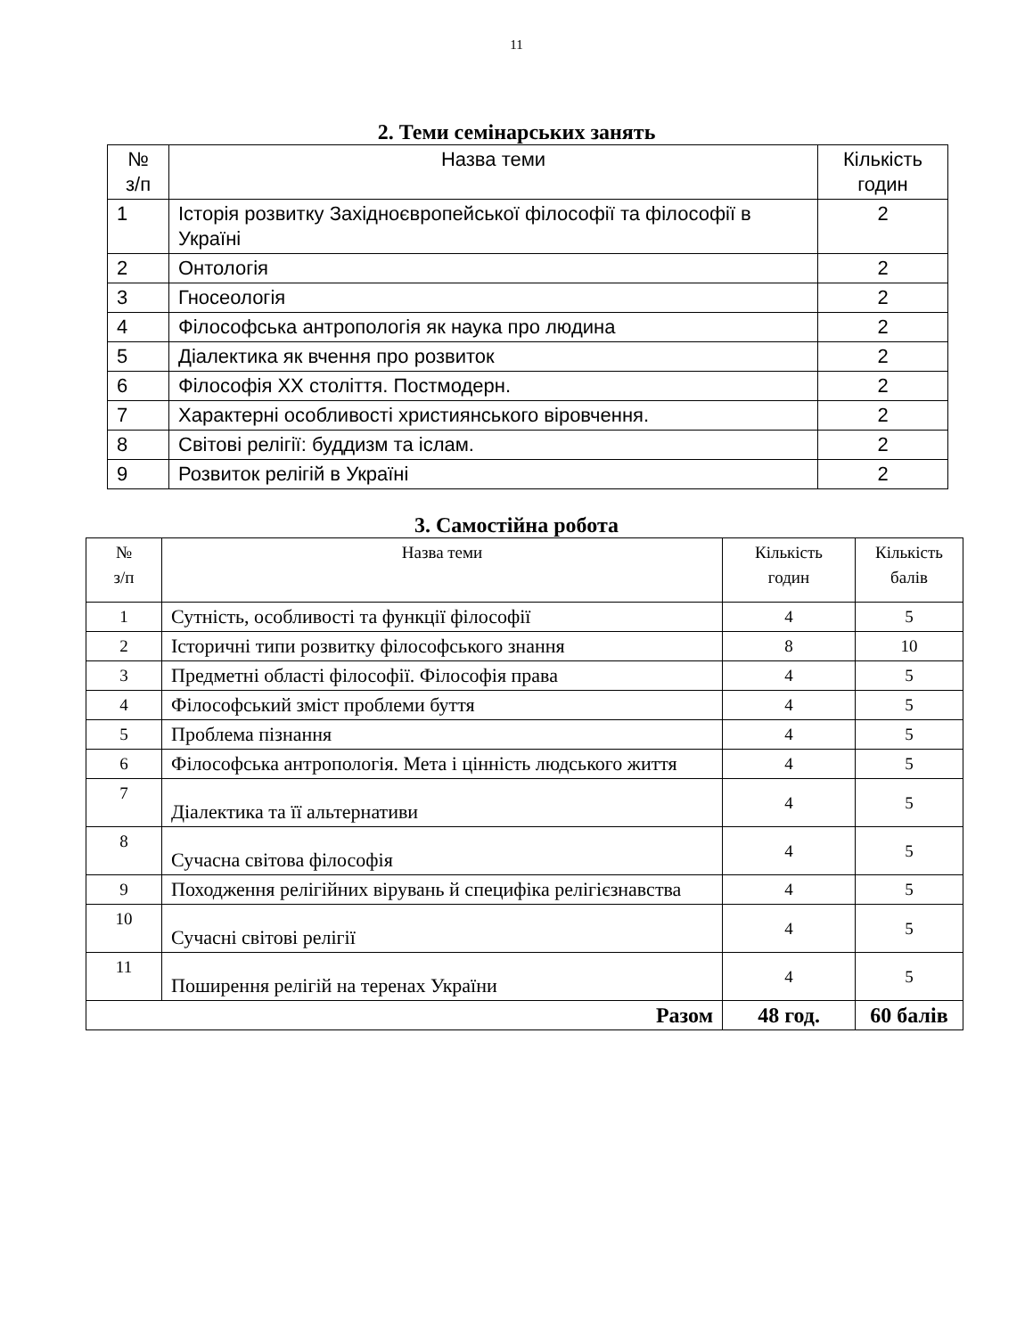11
2. Теми семінарських занять
| № з/п | Назва теми | Кількість годин |
| --- | --- | --- |
| 1 | Історія розвитку Західноєвропейської філософії та філософії в Україні | 2 |
| 2 | Онтологія | 2 |
| 3 | Гносеологія | 2 |
| 4 | Філософська антропологія як наука про людина | 2 |
| 5 | Діалектика як вчення про розвиток | 2 |
| 6 | Філософія ХХ століття. Постмодерн. | 2 |
| 7 | Характерні особливості християнського віровчення. | 2 |
| 8 | Світові релігії: буддизм та іслам. | 2 |
| 9 | Розвиток релігій в Україні | 2 |
3. Самостійна робота
| № з/п | Назва теми | Кількість годин | Кількість балів |
| --- | --- | --- | --- |
| 1 | Сутність, особливості та функції філософії | 4 | 5 |
| 2 | Історичні типи розвитку філософського знання | 8 | 10 |
| 3 | Предметні області філософії. Філософія права | 4 | 5 |
| 4 | Філософський зміст проблеми буття | 4 | 5 |
| 5 | Проблема пізнання | 4 | 5 |
| 6 | Філософська антропологія. Мета і цінність людського життя | 4 | 5 |
| 7 | Діалектика та її альтернативи | 4 | 5 |
| 8 | Сучасна світова філософія | 4 | 5 |
| 9 | Походження релігійних вірувань й специфіка релігієзнавства | 4 | 5 |
| 10 | Сучасні світові релігії | 4 | 5 |
| 11 | Поширення релігій на теренах України | 4 | 5 |
| Разом | | 48 год. | 60 балів |